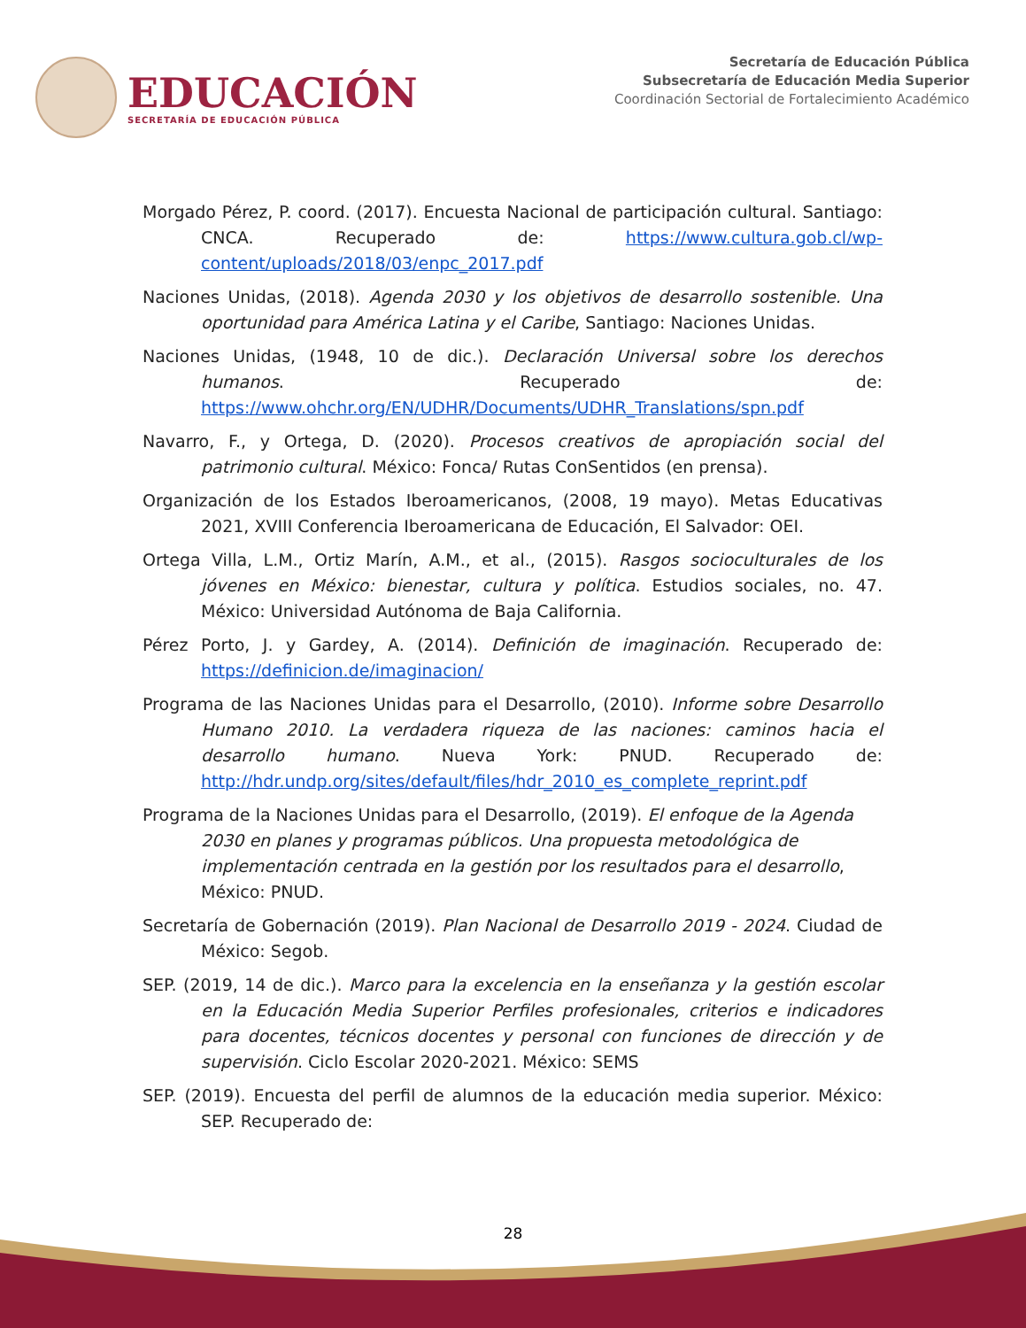EDUCACIÓN
SECRETARÍA DE EDUCACIÓN PÚBLICA
Secretaría de Educación Pública
Subsecretaría de Educación Media Superior
Coordinación Sectorial de Fortalecimiento Académico
Morgado Pérez, P. coord. (2017). Encuesta Nacional de participación cultural. Santiago: CNCA. Recuperado de: https://www.cultura.gob.cl/wp-content/uploads/2018/03/enpc_2017.pdf
Naciones Unidas, (2018). Agenda 2030 y los objetivos de desarrollo sostenible. Una oportunidad para América Latina y el Caribe, Santiago: Naciones Unidas.
Naciones Unidas, (1948, 10 de dic.). Declaración Universal sobre los derechos humanos. Recuperado de: https://www.ohchr.org/EN/UDHR/Documents/UDHR_Translations/spn.pdf
Navarro, F., y Ortega, D. (2020). Procesos creativos de apropiación social del patrimonio cultural. México: Fonca/ Rutas ConSentidos (en prensa).
Organización de los Estados Iberoamericanos, (2008, 19 mayo). Metas Educativas 2021, XVIII Conferencia Iberoamericana de Educación, El Salvador: OEI.
Ortega Villa, L.M., Ortiz Marín, A.M., et al., (2015). Rasgos socioculturales de los jóvenes en México: bienestar, cultura y política. Estudios sociales, no. 47. México: Universidad Autónoma de Baja California.
Pérez Porto, J. y Gardey, A. (2014). Definición de imaginación. Recuperado de: https://definicion.de/imaginacion/
Programa de las Naciones Unidas para el Desarrollo, (2010). Informe sobre Desarrollo Humano 2010. La verdadera riqueza de las naciones: caminos hacia el desarrollo humano. Nueva York: PNUD. Recuperado de: http://hdr.undp.org/sites/default/files/hdr_2010_es_complete_reprint.pdf
Programa de la Naciones Unidas para el Desarrollo, (2019). El enfoque de la Agenda 2030 en planes y programas públicos. Una propuesta metodológica de implementación centrada en la gestión por los resultados para el desarrollo, México: PNUD.
Secretaría de Gobernación (2019). Plan Nacional de Desarrollo 2019 - 2024. Ciudad de México: Segob.
SEP. (2019, 14 de dic.). Marco para la excelencia en la enseñanza y la gestión escolar en la Educación Media Superior Perfiles profesionales, criterios e indicadores para docentes, técnicos docentes y personal con funciones de dirección y de supervisión. Ciclo Escolar 2020-2021. México: SEMS
SEP. (2019). Encuesta del perfil de alumnos de la educación media superior. México: SEP. Recuperado de:
28